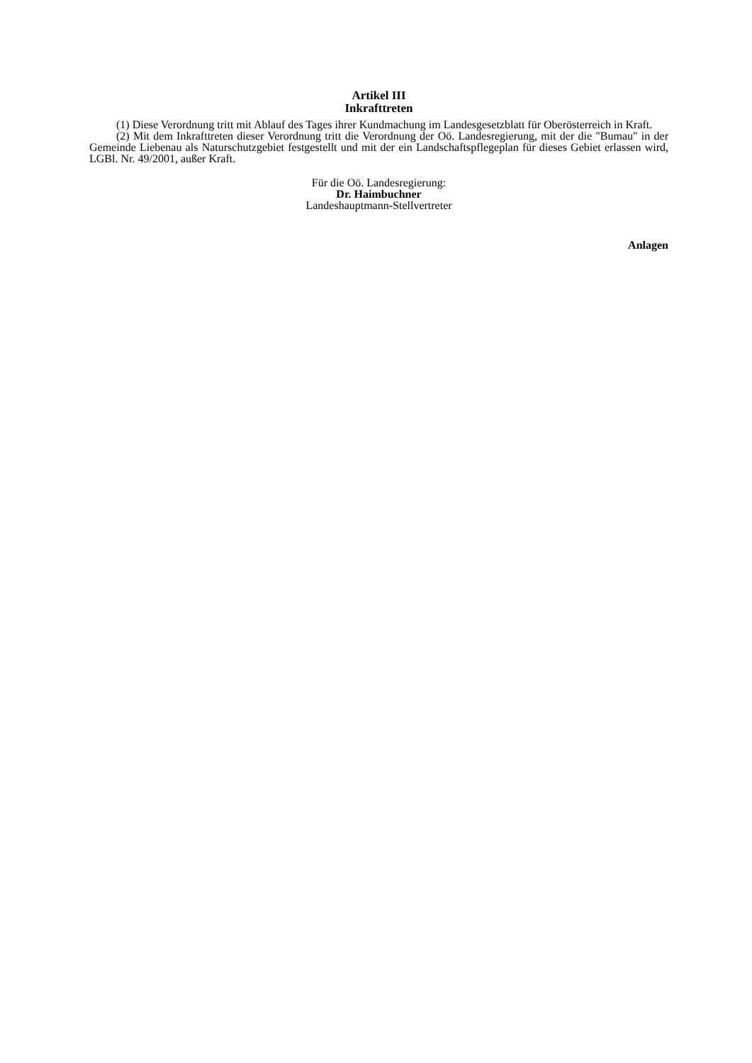Artikel III
Inkrafttreten
(1) Diese Verordnung tritt mit Ablauf des Tages ihrer Kundmachung im Landesgesetzblatt für Oberösterreich in Kraft.
(2) Mit dem Inkrafttreten dieser Verordnung tritt die Verordnung der Oö. Landesregierung, mit der die "Bumau" in der Gemeinde Liebenau als Naturschutzgebiet festgestellt und mit der ein Landschaftspflegeplan für dieses Gebiet erlassen wird, LGBl. Nr. 49/2001, außer Kraft.
Für die Oö. Landesregierung:
Dr. Haimbuchner
Landeshauptmann-Stellvertreter
Anlagen